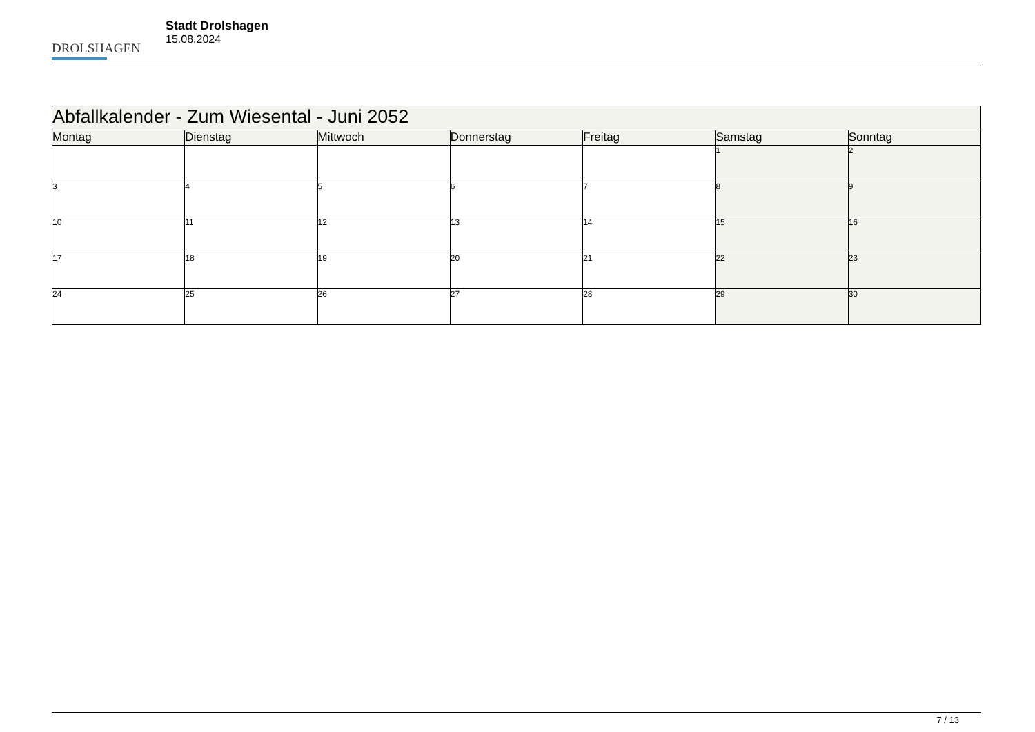DROLSHAGEN
Stadt Drolshagen
15.08.2024
| Abfallkalender - Zum Wiesental - Juni 2052 | | | | | | |
| --- | --- | --- | --- | --- | --- | --- |
| Montag | Dienstag | Mittwoch | Donnerstag | Freitag | Samstag | Sonntag |
| | | | | | 1 | 2 |
| 3 | 4 | 5 | 6 | 7 | 8 | 9 |
| 10 | 11 | 12 | 13 | 14 | 15 | 16 |
| 17 | 18 | 19 | 20 | 21 | 22 | 23 |
| 24 | 25 | 26 | 27 | 28 | 29 | 30 |
7 / 13